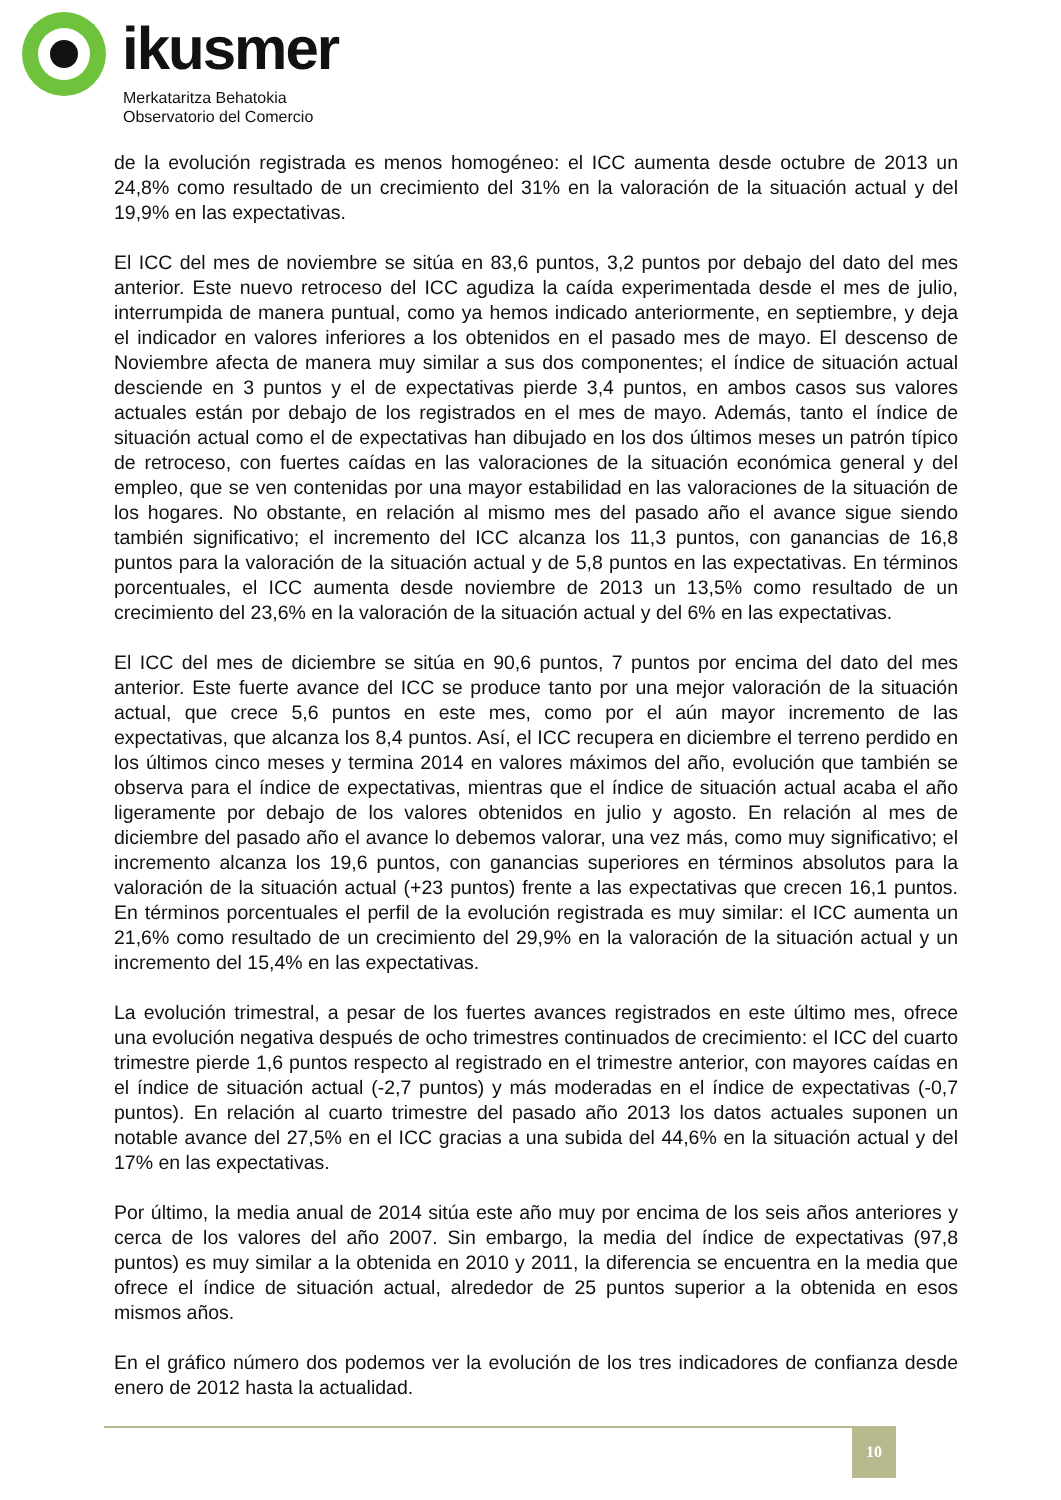ikusmer
Merkataritza Behatokia
Observatorio del Comercio
de la evolución registrada es menos homogéneo: el ICC aumenta desde octubre de 2013 un 24,8% como resultado de un crecimiento del 31% en la valoración de la situación actual y del 19,9% en las expectativas.
El ICC del mes de noviembre se sitúa en 83,6 puntos, 3,2 puntos por debajo del dato del mes anterior. Este nuevo retroceso del ICC agudiza la caída experimentada desde el mes de julio, interrumpida de manera puntual, como ya hemos indicado anteriormente, en septiembre, y deja el indicador en valores inferiores a los obtenidos en el pasado mes de mayo. El descenso de Noviembre afecta de manera muy similar a sus dos componentes; el índice de situación actual desciende en 3 puntos y el de expectativas pierde 3,4 puntos, en ambos casos sus valores actuales están por debajo de los registrados en el mes de mayo. Además, tanto el índice de situación actual como el de expectativas han dibujado en los dos últimos meses un patrón típico de retroceso, con fuertes caídas en las valoraciones de la situación económica general y del empleo, que se ven contenidas por una mayor estabilidad en las valoraciones de la situación de los hogares. No obstante, en relación al mismo mes del pasado año el avance sigue siendo también significativo; el incremento del ICC alcanza los 11,3 puntos, con ganancias de 16,8 puntos para la valoración de la situación actual y de 5,8 puntos en las expectativas. En términos porcentuales, el ICC aumenta desde noviembre de 2013 un 13,5% como resultado de un crecimiento del 23,6% en la valoración de la situación actual y del 6% en las expectativas.
El ICC del mes de diciembre se sitúa en 90,6 puntos, 7 puntos por encima del dato del mes anterior. Este fuerte avance del ICC se produce tanto por una mejor valoración de la situación actual, que crece 5,6 puntos en este mes, como por el aún mayor incremento de las expectativas, que alcanza los 8,4 puntos. Así, el ICC recupera en diciembre el terreno perdido en los últimos cinco meses y termina 2014 en valores máximos del año, evolución que también se observa para el índice de expectativas, mientras que el índice de situación actual acaba el año ligeramente por debajo de los valores obtenidos en julio y agosto. En relación al mes de diciembre del pasado año el avance lo debemos valorar, una vez más, como muy significativo; el incremento alcanza los 19,6 puntos, con ganancias superiores en términos absolutos para la valoración de la situación actual (+23 puntos) frente a las expectativas que crecen 16,1 puntos. En términos porcentuales el perfil de la evolución registrada es muy similar: el ICC aumenta un 21,6% como resultado de un crecimiento del 29,9% en la valoración de la situación actual y un incremento del 15,4% en las expectativas.
La evolución trimestral, a pesar de los fuertes avances registrados en este último mes, ofrece una evolución negativa después de ocho trimestres continuados de crecimiento: el ICC del cuarto trimestre pierde 1,6 puntos respecto al registrado en el trimestre anterior, con mayores caídas en el índice de situación actual (-2,7 puntos) y más moderadas en el índice de expectativas (-0,7 puntos). En relación al cuarto trimestre del pasado año 2013 los datos actuales suponen un notable avance del 27,5% en el ICC gracias a una subida del 44,6% en la situación actual y del 17% en las expectativas.
Por último, la media anual de 2014 sitúa este año muy por encima de los seis años anteriores y cerca de los valores del año 2007. Sin embargo, la media del índice de expectativas (97,8 puntos) es muy similar a la obtenida en 2010 y 2011, la diferencia se encuentra en la media que ofrece el índice de situación actual, alrededor de 25 puntos superior a la obtenida en esos mismos años.
En el gráfico número dos podemos ver la evolución de los tres indicadores de confianza desde enero de 2012 hasta la actualidad.
10